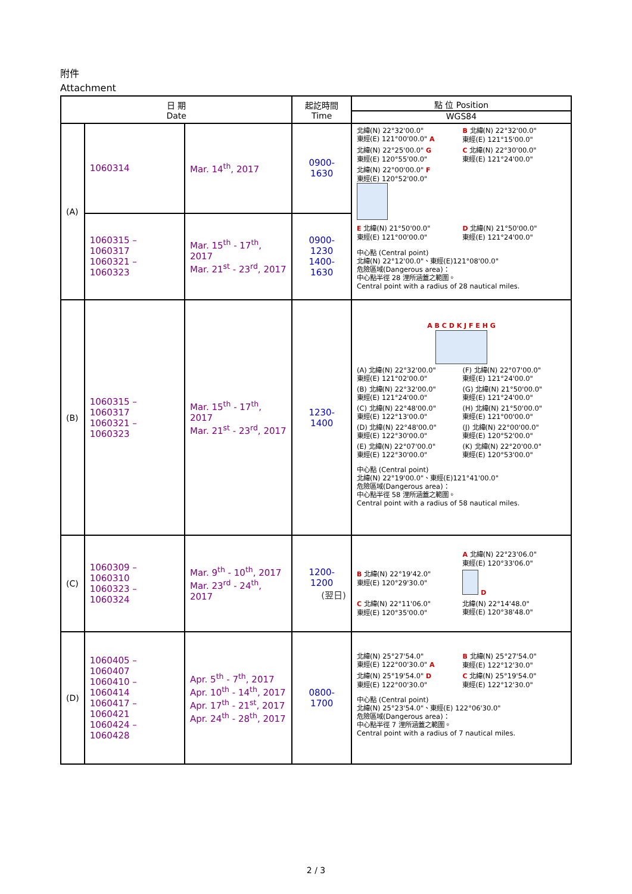附件
Attachment
| 日 期 Date | | | 起訖時間 Time | 點 位 Position WGS84 |
| --- | --- | --- | --- | --- |
| (A) | 1060314 | Mar. 14<sup>th</sup>, 2017 | 0900-1630 | 北緯(N) 22°32'00.0" 東經(E) 121°00'00.0" A B 北緯(N) 22°32'00.0" 東經(E) 121°15'00.0" 北緯(N) 22°25'00.0" G 東經(E) 120°55'00.0" C 北緯(N) 22°30'00.0" 東經(E) 121°24'00.0" 北緯(N) 22°00'00.0" F 東經(E) 120°52'00.0" E 北緯(N) 21°50'00.0" 東經(E) 121°00'00.0" D 北緯(N) 21°50'00.0" 東經(E) 121°24'00.0" 中心點 (Central point) 北緯(N) 22°12'00.0"、東經(E)121°08'00.0" 危險區域(Dangerous area)： 中心點半徑 28 浬所涵蓋之範圍。 Central point with a radius of 28 nautical miles. |
| | 1060315 – 1060317 1060321 – 1060323 | Mar. 15<sup>th</sup> - 17<sup>th</sup>, 2017 Mar. 21<sup>st</sup> - 23<sup>rd</sup>, 2017 | 0900-1230 1400-1630 | |
| (B) | 1060315 – 1060317 1060321 – 1060323 | Mar. 15<sup>th</sup> - 17<sup>th</sup>, 2017 Mar. 21<sup>st</sup> - 23<sup>rd</sup>, 2017 | 1230-1400 | A B C D K J F E H G (A) 北緯(N) 22°32'00.0" 東經(E) 121°02'00.0" (F) 北緯(N) 22°07'00.0" 東經(E) 121°24'00.0" (B) 北緯(N) 22°32'00.0" 東經(E) 121°24'00.0" (G) 北緯(N) 21°50'00.0" 東經(E) 121°24'00.0" (C) 北緯(N) 22°48'00.0" 東經(E) 122°13'00.0" (H) 北緯(N) 21°50'00.0" 東經(E) 121°00'00.0" (D) 北緯(N) 22°48'00.0" 東經(E) 122°30'00.0" (J) 北緯(N) 22°00'00.0" 東經(E) 120°52'00.0" (E) 北緯(N) 22°07'00.0" 東經(E) 122°30'00.0" (K) 北緯(N) 22°20'00.0" 東經(E) 120°53'00.0" 中心點 (Central point) 北緯(N) 22°19'00.0"、東經(E)121°41'00.0" 危險區域(Dangerous area)： 中心點半徑 58 浬所涵蓋之範圍。 Central point with a radius of 58 nautical miles. |
| (C) | 1060309 – 1060310 1060323 – 1060324 | Mar. 9<sup>th</sup> - 10<sup>th</sup>, 2017 Mar. 23<sup>rd</sup> - 24<sup>th</sup>, 2017 | 1200-1200 (翌日) | A 北緯(N) 22°23'06.0" 東經(E) 120°33'06.0" B 北緯(N) 22°19'42.0" 東經(E) 120°29'30.0" D C 北緯(N) 22°11'06.0" 東經(E) 120°35'00.0" 北緯(N) 22°14'48.0" 東經(E) 120°38'48.0" |
| (D) | 1060405 – 1060407 1060410 – 1060414 1060417 – 1060421 1060424 – 1060428 | Apr. 5<sup>th</sup> - 7<sup>th</sup>, 2017 Apr. 10<sup>th</sup> - 14<sup>th</sup>, 2017 Apr. 17<sup>th</sup> - 21<sup>st</sup>, 2017 Apr. 24<sup>th</sup> - 28<sup>th</sup>, 2017 | 0800-1700 | 北緯(N) 25°27'54.0" 東經(E) 122°00'30.0" A B 北緯(N) 25°27'54.0" 東經(E) 122°12'30.0" 北緯(N) 25°19'54.0" D 東經(E) 122°00'30.0" C 北緯(N) 25°19'54.0" 東經(E) 122°12'30.0" 中心點 (Central point) 北緯(N) 25°23'54.0"、東經(E) 122°06'30.0" 危險區域(Dangerous area)： 中心點半徑 7 浬所涵蓋之範圍。 Central point with a radius of 7 nautical miles. |
2 / 3